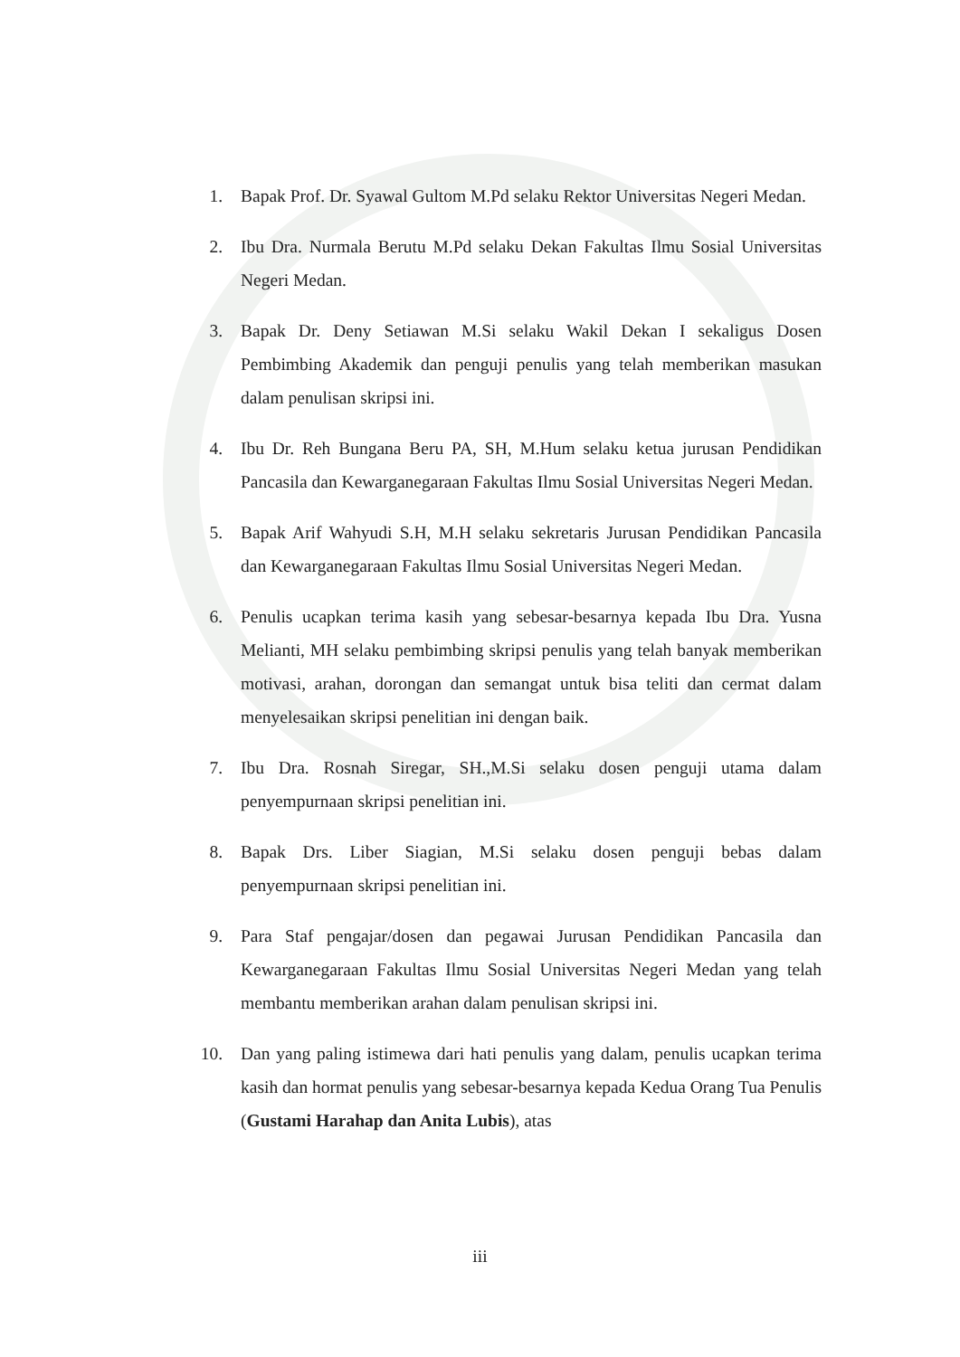1. Bapak Prof. Dr. Syawal Gultom M.Pd selaku Rektor Universitas Negeri Medan.
2. Ibu Dra. Nurmala Berutu M.Pd selaku Dekan Fakultas Ilmu Sosial Universitas Negeri Medan.
3. Bapak Dr. Deny Setiawan M.Si selaku Wakil Dekan I sekaligus Dosen Pembimbing Akademik dan penguji penulis yang telah memberikan masukan dalam penulisan skripsi ini.
4. Ibu Dr. Reh Bungana Beru PA, SH, M.Hum selaku ketua jurusan Pendidikan Pancasila dan Kewarganegaraan Fakultas Ilmu Sosial Universitas Negeri Medan.
5. Bapak Arif Wahyudi S.H, M.H selaku sekretaris Jurusan Pendidikan Pancasila dan Kewarganegaraan Fakultas Ilmu Sosial Universitas Negeri Medan.
6. Penulis ucapkan terima kasih yang sebesar-besarnya kepada Ibu Dra. Yusna Melianti, MH selaku pembimbing skripsi penulis yang telah banyak memberikan motivasi, arahan, dorongan dan semangat untuk bisa teliti dan cermat dalam menyelesaikan skripsi penelitian ini dengan baik.
7. Ibu Dra. Rosnah Siregar, SH.,M.Si selaku dosen penguji utama dalam penyempurnaan skripsi penelitian ini.
8. Bapak Drs. Liber Siagian, M.Si selaku dosen penguji bebas dalam penyempurnaan skripsi penelitian ini.
9. Para Staf pengajar/dosen dan pegawai Jurusan Pendidikan Pancasila dan Kewarganegaraan Fakultas Ilmu Sosial Universitas Negeri Medan yang telah membantu memberikan arahan dalam penulisan skripsi ini.
10. Dan yang paling istimewa dari hati penulis yang dalam, penulis ucapkan terima kasih dan hormat penulis yang sebesar-besarnya kepada Kedua Orang Tua Penulis (Gustami Harahap dan Anita Lubis), atas
iii